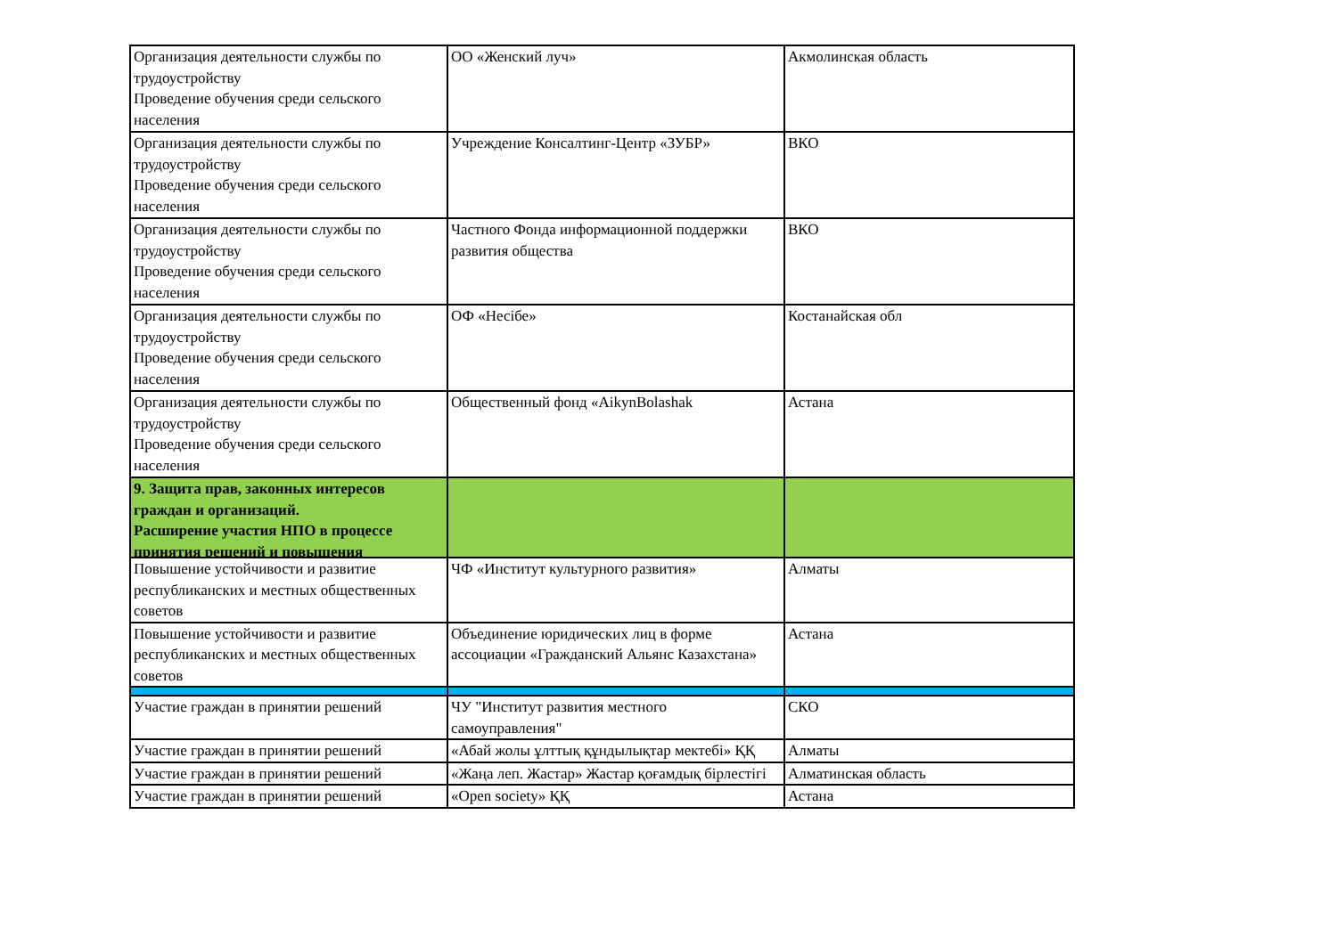| Организация деятельности службы по трудоустройству Проведение обучения среди сельского населения | ОО «Женский луч» | Акмолинская область |
| Организация деятельности службы по трудоустройству Проведение обучения среди сельского населения | Учреждение Консалтинг-Центр «ЗУБР» | ВКО |
| Организация деятельности службы по трудоустройству Проведение обучения среди сельского населения | Частного Фонда информационной поддержки развития общества | ВКО |
| Организация деятельности службы по трудоустройству Проведение обучения среди сельского населения | ОФ «Несібе» | Костанайская обл |
| Организация деятельности службы по трудоустройству Проведение обучения среди сельского населения | Общественный фонд «AikynBolashak | Астана |
| 9. Защита прав, законных интересов граждан и организаций. Расширение участия НПО в процессе принятия решений и повышения | | |
| Повышение устойчивости и развитие республиканских и местных общественных советов | ЧФ «Институт культурного развития» | Алматы |
| Повышение устойчивости и развитие республиканских и местных общественных советов | Объединение юридических лиц в форме ассоциации «Гражданский Альянс Казахстана» | Астана |
| Участие граждан в принятии решений | ЧУ "Институт развития местного самоуправления" | СКО |
| Участие граждан в принятии решений | «Абай жолы ұлттық құндылықтар мектебі» ҚҚ | Алматы |
| Участие граждан в принятии решений | «Жаңа леп. Жастар» Жастар қоғамдық бірлестігі | Алматинская область |
| Участие граждан в принятии решений | «Open society» ҚҚ | Астана |